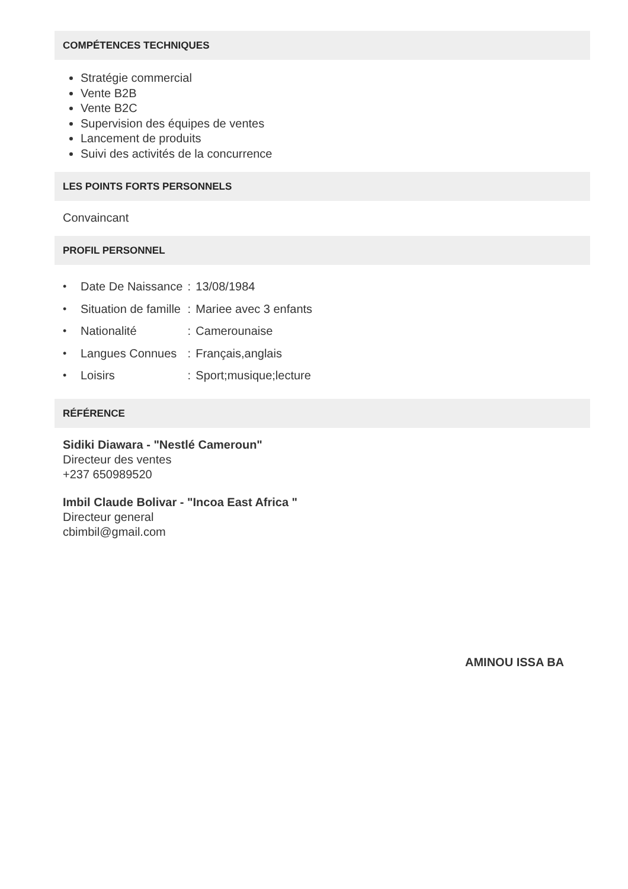COMPÉTENCES TECHNIQUES
Stratégie commercial
Vente B2B
Vente B2C
Supervision des équipes de ventes
Lancement de produits
Suivi des activités de la concurrence
LES POINTS FORTS PERSONNELS
Convaincant
PROFIL PERSONNEL
| • | Date De Naissance | : | 13/08/1984 |
| • | Situation de famille | : | Mariee avec 3 enfants |
| • | Nationalité | : | Camerounaise |
| • | Langues Connues | : | Français,anglais |
| • | Loisirs | : | Sport;musique;lecture |
RÉFÉRENCE
Sidiki Diawara - "Nestlé Cameroun"
Directeur des ventes
+237 650989520
Imbil Claude Bolivar - "Incoa East Africa "
Directeur general
cbimbil@gmail.com
AMINOU ISSA BA